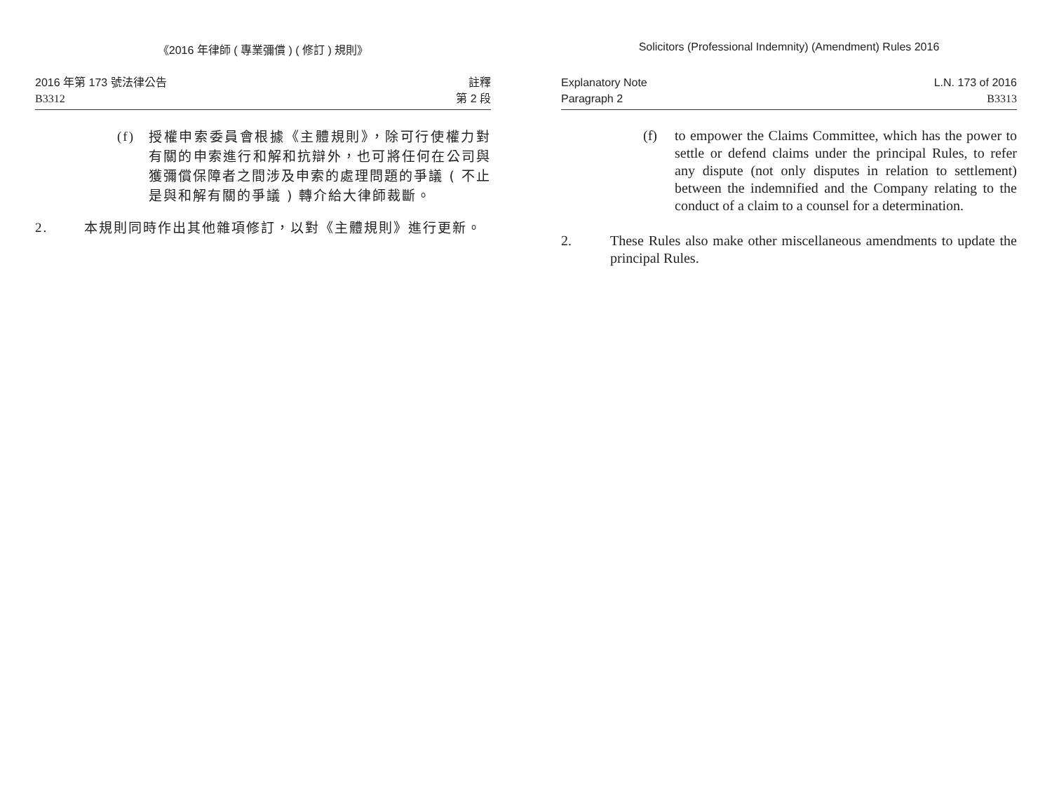《2016 年律師 ( 專業彌償 ) ( 修訂 ) 規則》
2016 年第 173 號法律公告
B3312
註釋
第 2 段
(f) 授權申索委員會根據《主體規則》，除可行使權力對有關的申索進行和解和抗辯外，也可將任何在公司與獲彌償保障者之間涉及申索的處理問題的爭議 ( 不止是與和解有關的爭議 ) 轉介給大律師裁斷。
2. 本規則同時作出其他雜項修訂，以對《主體規則》進行更新。
Solicitors (Professional Indemnity) (Amendment) Rules 2016
Explanatory Note
Paragraph 2
L.N. 173 of 2016
B3313
(f) to empower the Claims Committee, which has the power to settle or defend claims under the principal Rules, to refer any dispute (not only disputes in relation to settlement) between the indemnified and the Company relating to the conduct of a claim to a counsel for a determination.
2. These Rules also make other miscellaneous amendments to update the principal Rules.